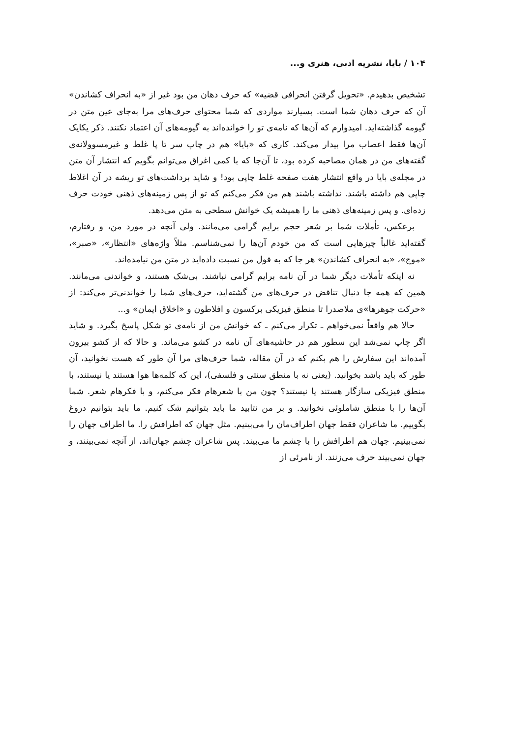۱۰۴ / بایا، نشریه ادبی، هنری و...
تشخیص بدهیدم. «تحویل گرفتن انحرافی قضیه» که حرف دهان من بود غیر از «به انحراف کشاندن» آن که حرف دهان شما است. بسیارند مواردی که شما محتوای حرف‌های مرا به‌جای عین متن در گیومه گذاشته‌اید. امیدوارم که آن‌ها که نامه‌ی تو را خوانده‌اند به گیومه‌های آن اعتماد نکنند. ذکر یکایک آن‌ها فقط اعصاب مرا بیدار می‌کند. کاری که «بایا» هم در چاپ سر تا پا غلط و غیرمسوولانه‌ی گفته‌های من در همان مصاحبه کرده بود، تا آن‌جا که با کمی اغراق می‌توانم بگویم که انتشار آن متن در مجله‌ی بایا در واقع انتشار هفت صفحه غلط چاپی بود! و شاید برداشت‌های تو ریشه در آن اغلاط چاپی هم داشته باشند. نداشته باشند هم من فکر می‌کنم که تو از پس زمینه‌های ذهنی خودت حرف زده‌ای. و پس زمینه‌های ذهنی ما را همیشه یک خوانش سطحی به متن می‌دهد.
برعکس، تأملات شما بر شعر حجم برایم گرامی می‌مانند. ولی آنچه در مورد من، و رفتارم، گفته‌اید غالباً چیزهایی است که من خودم آن‌ها را نمی‌شناسم. مثلاً واژه‌های «انتظار»، «صبر»، «موج»، «به انحراف کشاندن» هر جا که به قول من نسبت داده‌اید در متن من نیامده‌اند.
نه اینکه تأملات دیگر شما در آن نامه برایم گرامی نباشند. بی‌شک هستند، و خواندنی می‌مانند. همین که همه جا دنبال تناقض در حرف‌های من گشته‌اید، حرف‌های شما را خواندنی‌تر می‌کند: از «حرکت جوهرها»ی ملاصدرا تا منطق فیزیکی برکسون و افلاطون و «اخلاق ایمان» و...
حالا هم واقعاً نمی‌خواهم ـ تکرار می‌کنم ـ که خوانش من از نامه‌ی تو شکل پاسخ بگیرد. و شاید اگر چاپ نمی‌شد این سطور هم در حاشیه‌های آن نامه در کشو می‌ماند. و حالا که از کشو بیرون آمده‌اند این سفارش را هم بکنم که در آن مقاله، شما حرف‌های مرا آن طور که هست نخوانید، آن طور که باید باشد بخوانید. (یعنی نه با منطق سنتی و فلسفی)، این که کلمه‌ها هوا هستند یا نیستند، با منطق فیزیکی سازگار هستند یا نیستند؟ چون من با شعرهام فکر می‌کنم، و با فکرهام شعر. شما آن‌ها را با منطق شاملوئی نخوانید. و بر من نتابید ما باید بتوانیم شک کنیم. ما باید بتوانیم دروغ بگوییم. ما شاعران فقط جهان اطراف‌مان را می‌بینیم. مثل جهان که اطرافش را. ما اطراف جهان را نمی‌بینیم. جهان هم اطرافش را با چشم ما می‌بیند. پس شاعران چشم جهان‌اند، از آنچه نمی‌بینند، و جهان نمی‌بیند حرف می‌زنند. از نامرئی از